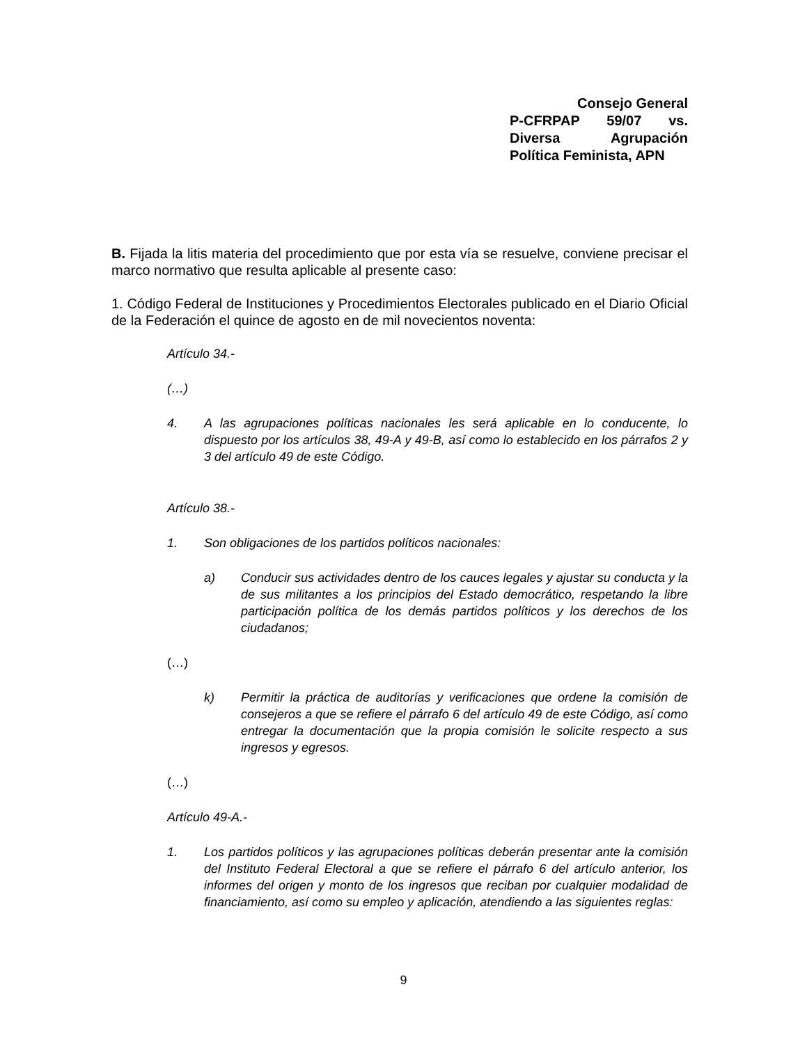Consejo General
P-CFRPAP 59/07 vs.
Diversa Agrupación
Política Feminista, APN
B. Fijada la litis materia del procedimiento que por esta vía se resuelve, conviene precisar el marco normativo que resulta aplicable al presente caso:
1. Código Federal de Instituciones y Procedimientos Electorales publicado en el Diario Oficial de la Federación el quince de agosto en de mil novecientos noventa:
Artículo 34.-
(…)
4. A las agrupaciones políticas nacionales les será aplicable en lo conducente, lo dispuesto por los artículos 38, 49-A y 49-B, así como lo establecido en los párrafos 2 y 3 del artículo 49 de este Código.
Artículo 38.-
1. Son obligaciones de los partidos políticos nacionales:
a) Conducir sus actividades dentro de los cauces legales y ajustar su conducta y la de sus militantes a los principios del Estado democrático, respetando la libre participación política de los demás partidos políticos y los derechos de los ciudadanos;
(…)
k) Permitir la práctica de auditorías y verificaciones que ordene la comisión de consejeros a que se refiere el párrafo 6 del artículo 49 de este Código, así como entregar la documentación que la propia comisión le solicite respecto a sus ingresos y egresos.
(…)
Artículo 49-A.-
1. Los partidos políticos y las agrupaciones políticas deberán presentar ante la comisión del Instituto Federal Electoral a que se refiere el párrafo 6 del artículo anterior, los informes del origen y monto de los ingresos que reciban por cualquier modalidad de financiamiento, así como su empleo y aplicación, atendiendo a las siguientes reglas:
9